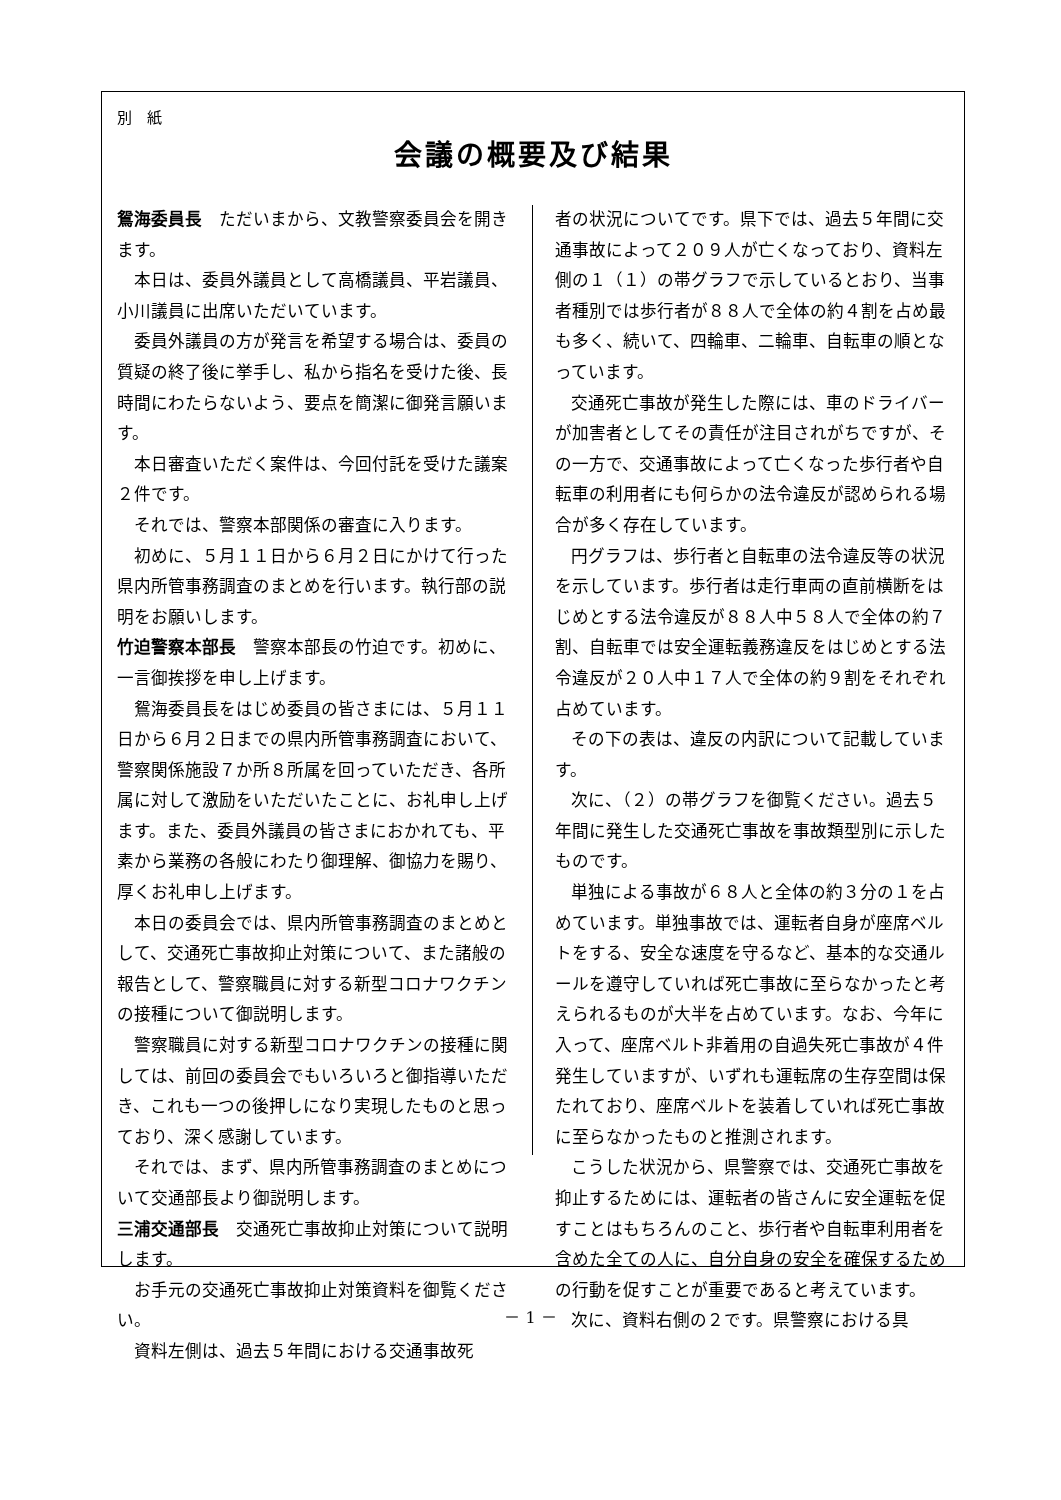別　紙
会議の概要及び結果
鴛海委員長　ただいまから、文教警察委員会を開きます。
本日は、委員外議員として高橋議員、平岩議員、小川議員に出席いただいています。
委員外議員の方が発言を希望する場合は、委員の質疑の終了後に挙手し、私から指名を受けた後、長時間にわたらないよう、要点を簡潔に御発言願います。
本日審査いただく案件は、今回付託を受けた議案２件です。
それでは、警察本部関係の審査に入ります。
初めに、５月１１日から６月２日にかけて行った県内所管事務調査のまとめを行います。執行部の説明をお願いします。
竹迫警察本部長　警察本部長の竹迫です。初めに、一言御挨拶を申し上げます。
鴛海委員長をはじめ委員の皆さまには、５月１１日から６月２日までの県内所管事務調査において、警察関係施設７か所８所属を回っていただき、各所属に対して激励をいただいたことに、お礼申し上げます。また、委員外議員の皆さまにおかれても、平素から業務の各般にわたり御理解、御協力を賜り、厚くお礼申し上げます。
本日の委員会では、県内所管事務調査のまとめとして、交通死亡事故抑止対策について、また諸般の報告として、警察職員に対する新型コロナワクチンの接種について御説明します。
警察職員に対する新型コロナワクチンの接種に関しては、前回の委員会でもいろいろと御指導いただき、これも一つの後押しになり実現したものと思っており、深く感謝しています。
それでは、まず、県内所管事務調査のまとめについて交通部長より御説明します。
三浦交通部長　交通死亡事故抑止対策について説明します。
お手元の交通死亡事故抑止対策資料を御覧ください。
資料左側は、過去５年間における交通事故死
者の状況についてです。県下では、過去５年間に交通事故によって２０９人が亡くなっており、資料左側の１（１）の帯グラフで示しているとおり、当事者種別では歩行者が８８人で全体の約４割を占め最も多く、続いて、四輪車、二輪車、自転車の順となっています。
交通死亡事故が発生した際には、車のドライバーが加害者としてその責任が注目されがちですが、その一方で、交通事故によって亡くなった歩行者や自転車の利用者にも何らかの法令違反が認められる場合が多く存在しています。
円グラフは、歩行者と自転車の法令違反等の状況を示しています。歩行者は走行車両の直前横断をはじめとする法令違反が８８人中５８人で全体の約７割、自転車では安全運転義務違反をはじめとする法令違反が２０人中１７人で全体の約９割をそれぞれ占めています。
その下の表は、違反の内訳について記載しています。
次に、（２）の帯グラフを御覧ください。過去５年間に発生した交通死亡事故を事故類型別に示したものです。
単独による事故が６８人と全体の約３分の１を占めています。単独事故では、運転者自身が座席ベルトをする、安全な速度を守るなど、基本的な交通ルールを遵守していれば死亡事故に至らなかったと考えられるものが大半を占めています。なお、今年に入って、座席ベルト非着用の自過失死亡事故が４件発生していますが、いずれも運転席の生存空間は保たれており、座席ベルトを装着していれば死亡事故に至らなかったものと推測されます。
こうした状況から、県警察では、交通死亡事故を抑止するためには、運転者の皆さんに安全運転を促すことはもちろんのこと、歩行者や自転車利用者を含めた全ての人に、自分自身の安全を確保するための行動を促すことが重要であると考えています。
次に、資料右側の２です。県警察における具
－ 1 －